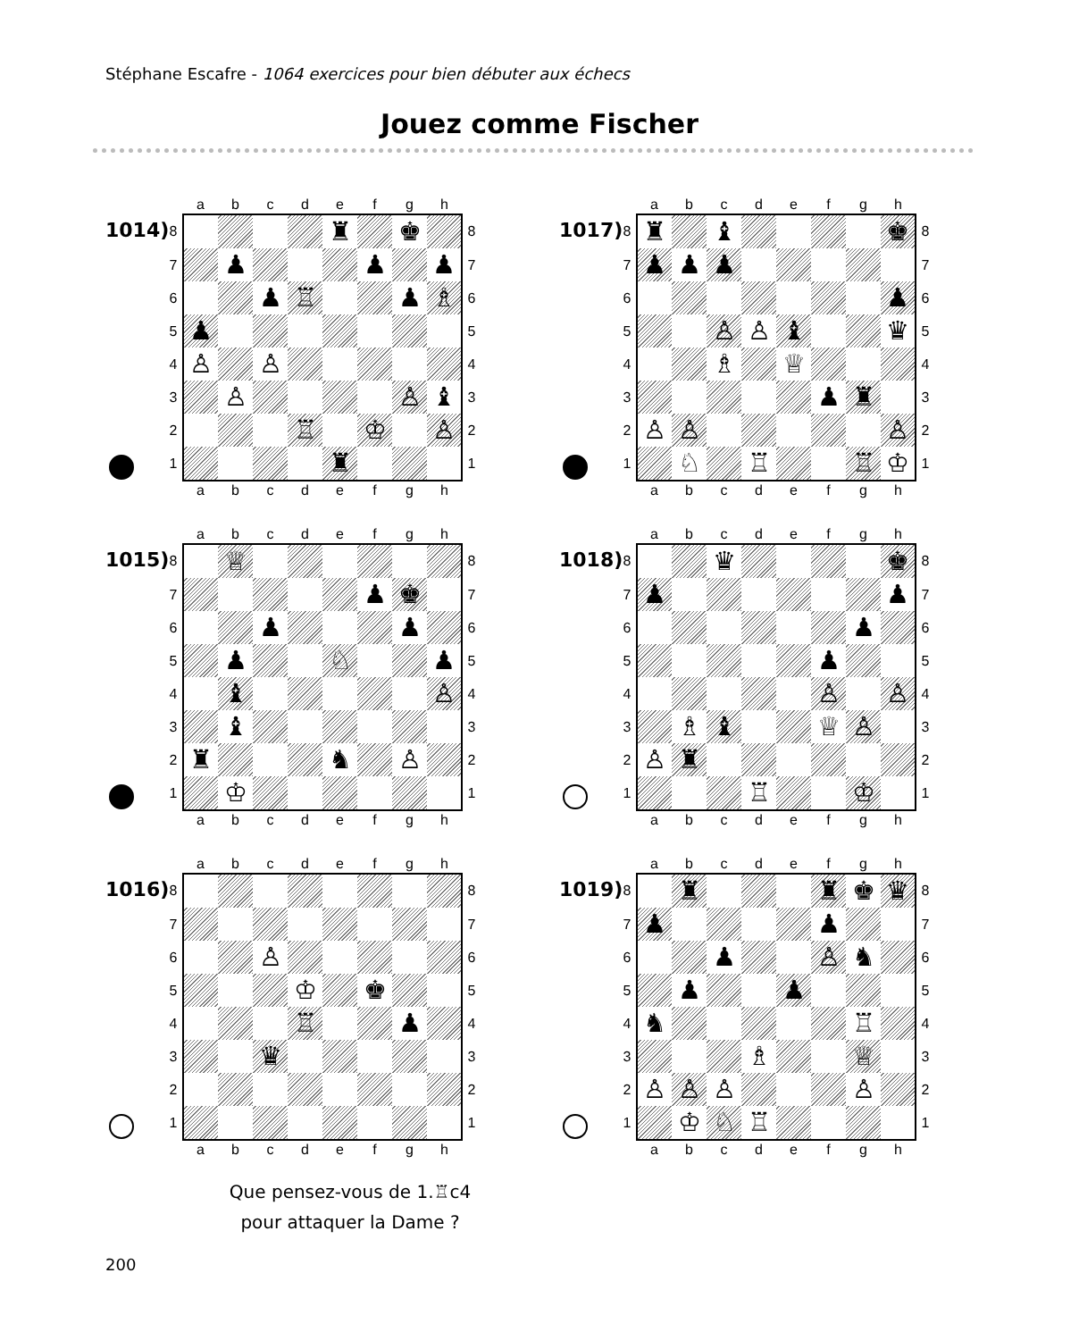Stéphane Escafre - 1064 exercices pour bien débuter aux échecs
Jouez comme Fischer
1014)
| | a | b | c | d | e | f | g | h | |
| --- | --- | --- | --- | --- | --- | --- | --- | --- | --- |
| 8 | | | | | ♜ | | ♚ | | 8 |
| 7 | | ♟ | | | | ♟ | | ♟ | 7 |
| 6 | | | ♟ | ♖ | | | ♟ | ♗ | 6 |
| 5 | ♟ | | | | | | | | 5 |
| 4 | ♙ | | ♙ | | | | | | 4 |
| 3 | | ♙ | | | | | ♙ | ♝ | 3 |
| 2 | | | | ♖ | | ♔ | | ♙ | 2 |
| 1 | | | | | ♜ | | | | 1 |
| | a | b | c | d | e | f | g | h | |
1015)
| | a | b | c | d | e | f | g | h | |
| --- | --- | --- | --- | --- | --- | --- | --- | --- | --- |
| 8 | | ♕ | | | | | | | 8 |
| 7 | | | | | | ♟ | ♚ | | 7 |
| 6 | | | ♟ | | | | ♟ | | 6 |
| 5 | | ♟ | | | ♘ | | | ♟ | 5 |
| 4 | | ♝ | | | | | | ♙ | 4 |
| 3 | | ♝ | | | | | | | 3 |
| 2 | ♜ | | | | ♞ | | ♙ | | 2 |
| 1 | | ♔ | | | | | | | 1 |
| | a | b | c | d | e | f | g | h | |
1016)
| | a | b | c | d | e | f | g | h | |
| --- | --- | --- | --- | --- | --- | --- | --- | --- | --- |
| 8 | | | | | | | | | 8 |
| 7 | | | | | | | | | 7 |
| 6 | | | ♙ | | | | | | 6 |
| 5 | | | | ♔ | | ♚ | | | 5 |
| 4 | | | | ♖ | | | ♟ | | 4 |
| 3 | | | ♛ | | | | | | 3 |
| 2 | | | | | | | | | 2 |
| 1 | | | | | | | | | 1 |
| | a | b | c | d | e | f | g | h | |
Que pensez-vous de 1.♖c4
pour attaquer la Dame ?
1017)
| | a | b | c | d | e | f | g | h | |
| --- | --- | --- | --- | --- | --- | --- | --- | --- | --- |
| 8 | ♜ | | ♝ | | | | | ♚ | 8 |
| 7 | ♟ | ♟ | ♟ | | | | | | 7 |
| 6 | | | | | | | | ♟ | 6 |
| 5 | | | ♙ | ♙ | ♝ | | | ♛ | 5 |
| 4 | | | ♗ | | ♕ | | | | 4 |
| 3 | | | | | | ♟ | ♜ | | 3 |
| 2 | ♙ | ♙ | | | | | | ♙ | 2 |
| 1 | | ♘ | | ♖ | | | ♖ | ♔ | 1 |
| | a | b | c | d | e | f | g | h | |
1018)
| | a | b | c | d | e | f | g | h | |
| --- | --- | --- | --- | --- | --- | --- | --- | --- | --- |
| 8 | | | ♛ | | | | | ♚ | 8 |
| 7 | ♟ | | | | | | | ♟ | 7 |
| 6 | | | | | | | ♟ | | 6 |
| 5 | | | | | | ♟ | | | 5 |
| 4 | | | | | | ♙ | | ♙ | 4 |
| 3 | | ♗ | ♝ | | | ♕ | ♙ | | 3 |
| 2 | ♙ | ♜ | | | | | | | 2 |
| 1 | | | | ♖ | | | ♔ | | 1 |
| | a | b | c | d | e | f | g | h | |
1019)
| | a | b | c | d | e | f | g | h | |
| --- | --- | --- | --- | --- | --- | --- | --- | --- | --- |
| 8 | | ♜ | | | | ♜ | ♚ | ♛ | 8 |
| 7 | ♟ | | | | | ♟ | | | 7 |
| 6 | | | ♟ | | | ♙ | ♞ | | 6 |
| 5 | | ♟ | | | ♟ | | | | 5 |
| 4 | ♞ | | | | | | ♖ | | 4 |
| 3 | | | | ♗ | | | ♕ | | 3 |
| 2 | ♙ | ♙ | ♙ | | | | ♙ | | 2 |
| 1 | | ♔ | ♘ | ♖ | | | | | 1 |
| | a | b | c | d | e | f | g | h | |
200